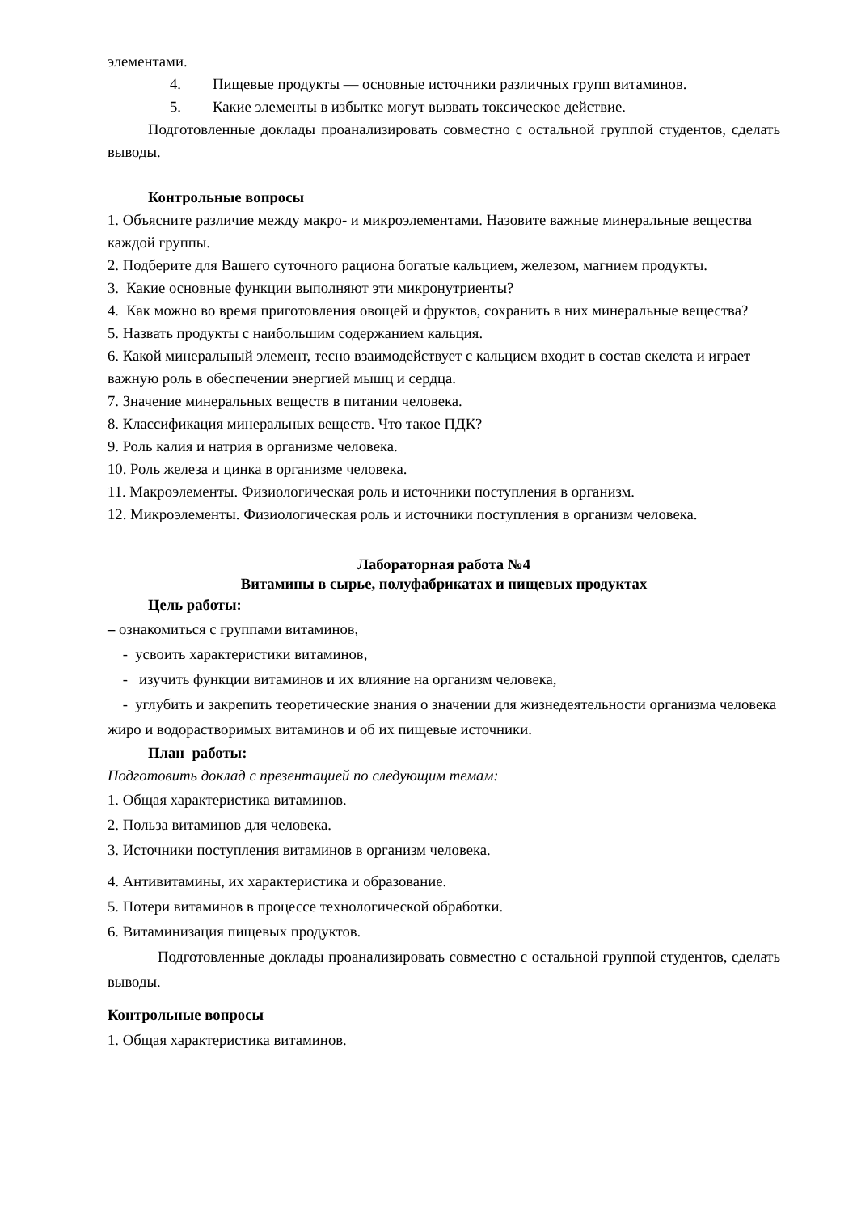элементами.
4. Пищевые продукты — основные источники различных групп витаминов.
5. Какие элементы в избытке могут вызвать токсическое действие.
Подготовленные доклады проанализировать совместно с остальной группой студентов, сделать выводы.
Контрольные вопросы
1. Объясните различие между макро- и микроэлементами. Назовите важные минеральные вещества каждой группы.
2. Подберите для Вашего суточного рациона богатые кальцием, железом, магнием продукты.
3. Какие основные функции выполняют эти микронутриенты?
4. Как можно во время приготовления овощей и фруктов, сохранить в них минеральные вещества?
5. Назвать продукты с наибольшим содержанием кальция.
6. Какой минеральный элемент, тесно взаимодействует с кальцием входит в состав скелета и играет важную роль в обеспечении энергией мышц и сердца.
7. Значение минеральных веществ в питании человека.
8. Классификация минеральных веществ. Что такое ПДК?
9. Роль калия и натрия в организме человека.
10. Роль железа и цинка в организме человека.
11. Макроэлементы. Физиологическая роль и источники поступления в организм.
12. Микроэлементы. Физиологическая роль и источники поступления в организм человека.
Лабораторная работа №4
Витамины в сырье, полуфабрикатах и пищевых продуктах
Цель работы:
– ознакомиться с группами витаминов,
- усвоить характеристики витаминов,
- изучить функции витаминов и их влияние на организм человека,
- углубить и закрепить теоретические знания о значении для жизнедеятельности организма человека жиро и водорастворимых витаминов и об их пищевые источники.
План работы:
Подготовить доклад с презентацией по следующим темам:
1. Общая характеристика витаминов.
2. Польза витаминов для человека.
3. Источники поступления витаминов в организм человека.
4. Антивитамины, их характеристика и образование.
5. Потери витаминов в процессе технологической обработки.
6. Витаминизация пищевых продуктов.
Подготовленные доклады проанализировать совместно с остальной группой студентов, сделать выводы.
Контрольные вопросы
1. Общая характеристика витаминов.